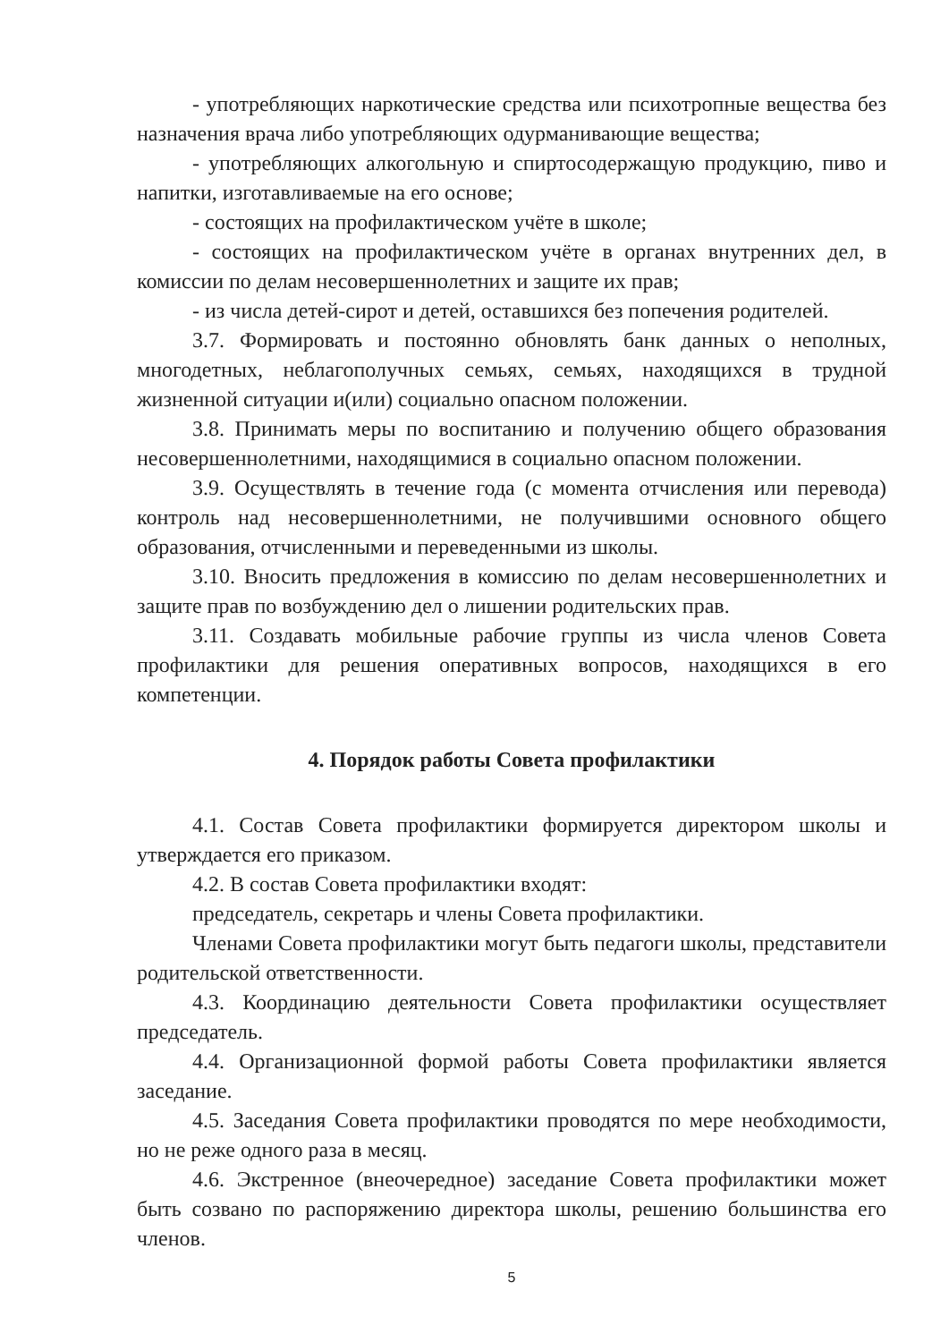- употребляющих наркотические средства или психотропные вещества без назначения врача либо употребляющих одурманивающие вещества;
- употребляющих алкогольную и спиртосодержащую продукцию, пиво и напитки, изготавливаемые на его основе;
- состоящих на профилактическом учёте в школе;
- состоящих на профилактическом учёте в органах внутренних дел, в комиссии по делам несовершеннолетних и защите их прав;
- из числа детей-сирот и детей, оставшихся без попечения родителей.
3.7. Формировать и постоянно обновлять банк данных о неполных, многодетных, неблагополучных семьях, семьях, находящихся в трудной жизненной ситуации и(или) социально опасном положении.
3.8. Принимать меры по воспитанию и получению общего образования несовершеннолетними, находящимися в социально опасном положении.
3.9. Осуществлять в течение года (с момента отчисления или перевода) контроль над несовершеннолетними, не получившими основного общего образования, отчисленными и переведенными из школы.
3.10. Вносить предложения в комиссию по делам несовершеннолетних и защите прав по возбуждению дел о лишении родительских прав.
3.11. Создавать мобильные рабочие группы из числа членов Совета профилактики для решения оперативных вопросов, находящихся в его компетенции.
4. Порядок работы Совета профилактики
4.1. Состав Совета профилактики формируется директором школы и утверждается его приказом.
4.2. В состав Совета профилактики входят:
председатель, секретарь и члены Совета профилактики.
Членами Совета профилактики могут быть педагоги школы, представители родительской ответственности.
4.3. Координацию деятельности Совета профилактики осуществляет председатель.
4.4. Организационной формой работы Совета профилактики является заседание.
4.5. Заседания Совета профилактики проводятся по мере необходимости, но не реже одного раза в месяц.
4.6. Экстренное (внеочередное) заседание Совета профилактики может быть созвано по распоряжению директора школы, решению большинства его членов.
5